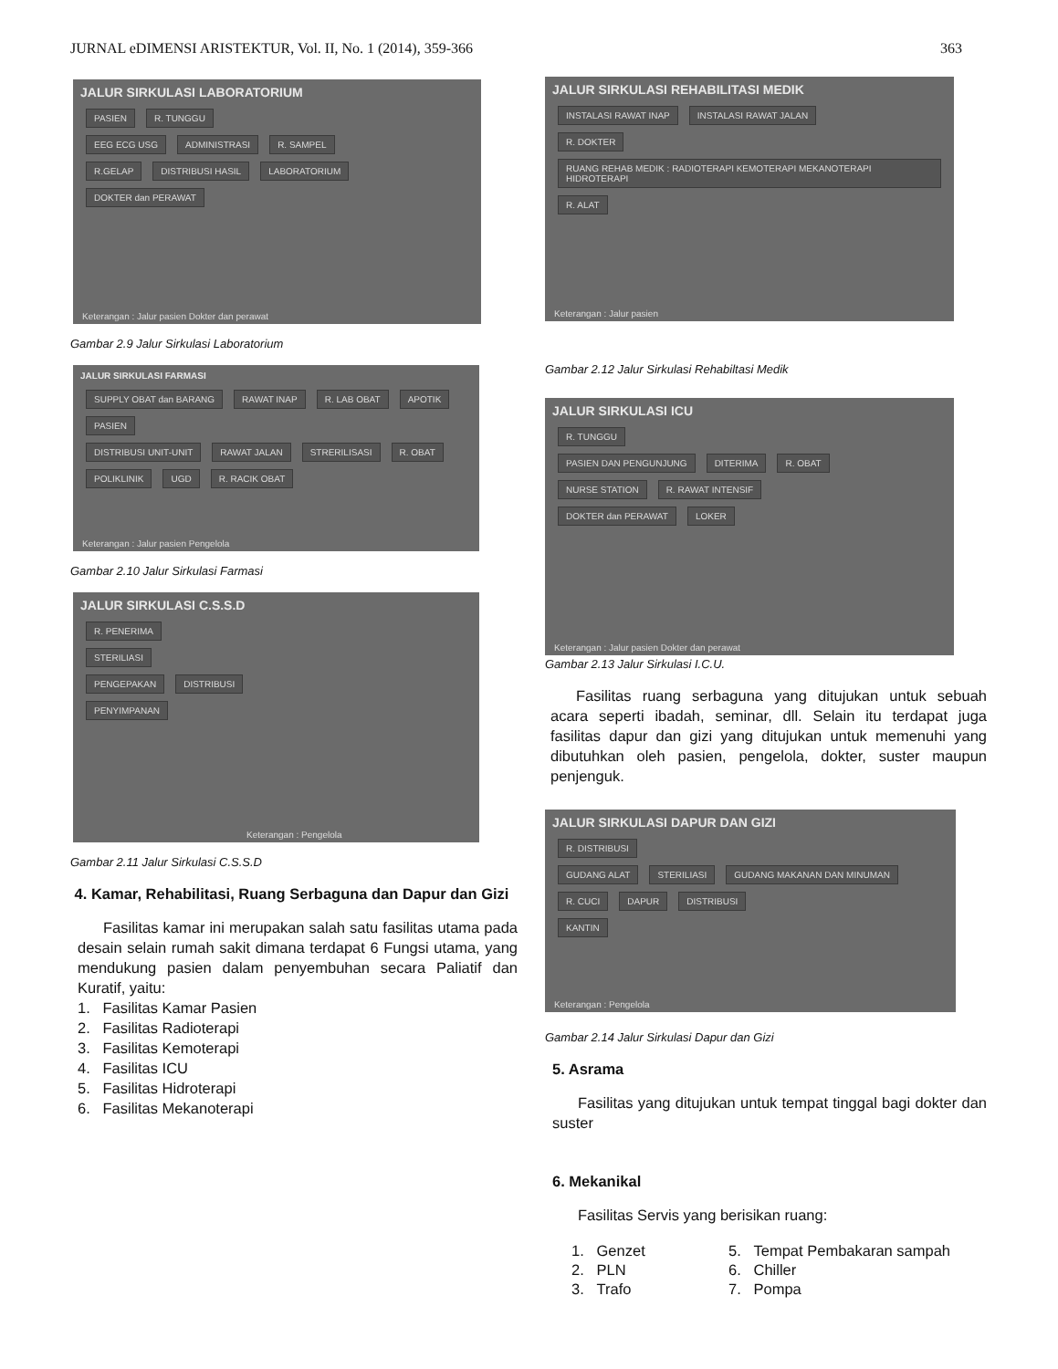JURNAL eDIMENSI ARISTEKTUR, Vol. II, No. 1 (2014), 359-366 363
JALUR SIRKULASI LABORATORIUM
PASIEN R. TUNGGU
EEG ECG USG ADMINISTRASI R. SAMPEL
R.GELAP DISTRIBUSI HASIL LABORATORIUM
DOKTER dan PERAWAT
Keterangan : Jalur pasien Dokter dan perawat
Gambar 2.9 Jalur Sirkulasi Laboratorium
JALUR SIRKULASI FARMASI
SUPPLY OBAT dan BARANG RAWAT INAP R. LAB OBAT APOTIK PASIEN
DISTRIBUSI UNIT-UNIT RAWAT JALAN STRERILISASI R. OBAT
POLIKLINIK UGD R. RACIK OBAT
Keterangan : Jalur pasien Pengelola
Gambar 2.10 Jalur Sirkulasi Farmasi
JALUR SIRKULASI C.S.S.D
R. PENERIMA
STERILIASI
PENGEPAKAN DISTRIBUSI
PENYIMPANAN
Keterangan : Pengelola
Gambar 2.11 Jalur Sirkulasi C.S.S.D
4. Kamar, Rehabilitasi, Ruang Serbaguna dan Dapur dan Gizi
Fasilitas kamar ini merupakan salah satu fasilitas utama pada desain selain rumah sakit dimana terdapat 6 Fungsi utama, yang mendukung pasien dalam penyembuhan secara Paliatif dan Kuratif, yaitu:
1. Fasilitas Kamar Pasien
2. Fasilitas Radioterapi
3. Fasilitas Kemoterapi
4. Fasilitas ICU
5. Fasilitas Hidroterapi
6. Fasilitas Mekanoterapi
JALUR SIRKULASI REHABILITASI MEDIK
INSTALASI RAWAT INAP INSTALASI RAWAT JALAN
R. DOKTER RUANG REHAB MEDIK : RADIOTERAPI KEMOTERAPI MEKANOTERAPI HIDROTERAPI R. ALAT
Keterangan : Jalur pasien
Gambar 2.12 Jalur Sirkulasi Rehabiltasi Medik
JALUR SIRKULASI ICU
R. TUNGGU
PASIEN DAN PENGUNJUNG DITERIMA R. OBAT
NURSE STATION R. RAWAT INTENSIF
DOKTER dan PERAWAT LOKER
Keterangan : Jalur pasien Dokter dan perawat
Gambar 2.13 Jalur Sirkulasi I.C.U.
Fasilitas ruang serbaguna yang ditujukan untuk sebuah acara seperti ibadah, seminar, dll. Selain itu terdapat juga fasilitas dapur dan gizi yang ditujukan untuk memenuhi yang dibutuhkan oleh pasien, pengelola, dokter, suster maupun penjenguk.
JALUR SIRKULASI DAPUR DAN GIZI
R. DISTRIBUSI
GUDANG ALAT STERILIASI GUDANG MAKANAN DAN MINUMAN
R. CUCI DAPUR DISTRIBUSI
KANTIN
Keterangan : Pengelola
Gambar 2.14 Jalur Sirkulasi Dapur dan Gizi
5. Asrama
Fasilitas yang ditujukan untuk tempat tinggal bagi dokter dan suster
6. Mekanikal
Fasilitas Servis yang berisikan ruang:
| 1. Genzet | 5. Tempat Pembakaran sampah |
| 2. PLN | 6. Chiller |
| 3. Trafo | 7. Pompa |